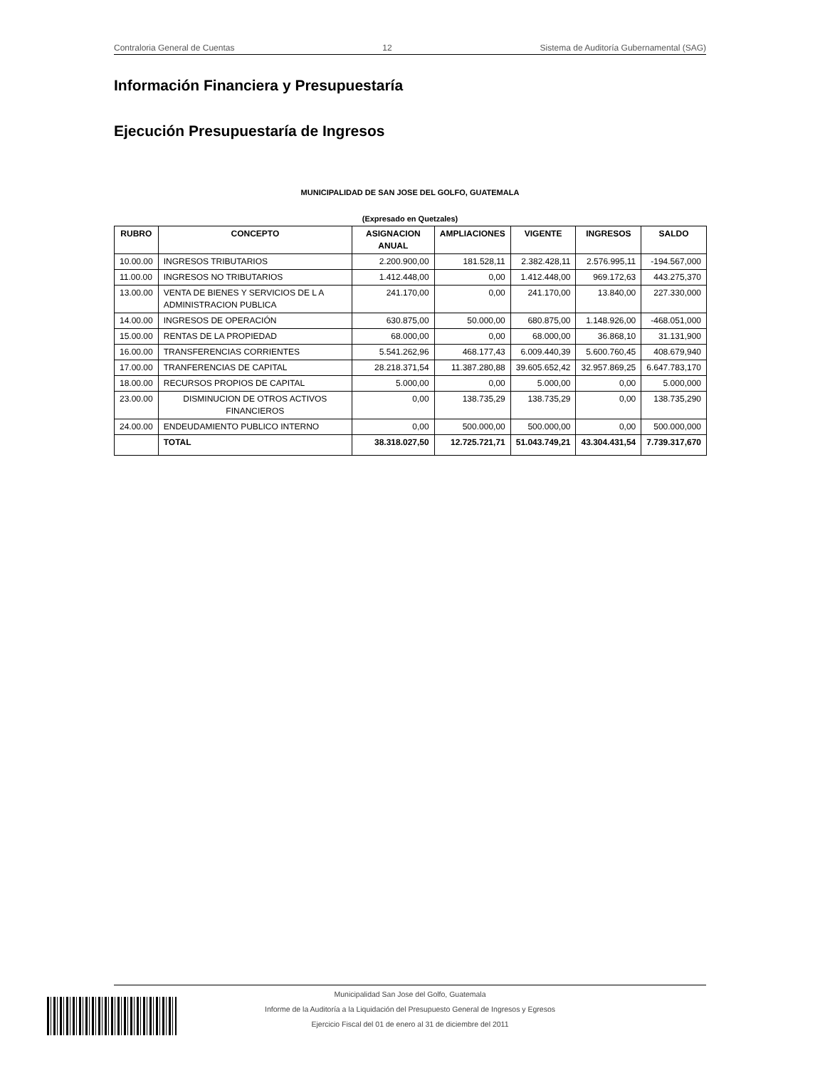Contraloria General de Cuentas 12 Sistema de Auditoría Gubernamental (SAG)
Información Financiera y Presupuestaría
Ejecución Presupuestaría de Ingresos
MUNICIPALIDAD DE SAN JOSE DEL GOLFO, GUATEMALA
(Expresado en Quetzales)
| RUBRO | CONCEPTO | ASIGNACION ANUAL | AMPLIACIONES | VIGENTE | INGRESOS | SALDO |
| --- | --- | --- | --- | --- | --- | --- |
| 10.00.00 | INGRESOS TRIBUTARIOS | 2.200.900,00 | 181.528,11 | 2.382.428,11 | 2.576.995,11 | -194.567,000 |
| 11.00.00 | INGRESOS NO TRIBUTARIOS | 1.412.448,00 | 0,00 | 1.412.448,00 | 969.172,63 | 443.275,370 |
| 13.00.00 | VENTA DE BIENES Y SERVICIOS DE L A ADMINISTRACION PUBLICA | 241.170,00 | 0,00 | 241.170,00 | 13.840,00 | 227.330,000 |
| 14.00.00 | INGRESOS DE OPERACIÓN | 630.875,00 | 50.000,00 | 680.875,00 | 1.148.926,00 | -468.051,000 |
| 15.00.00 | RENTAS DE LA PROPIEDAD | 68.000,00 | 0,00 | 68.000,00 | 36.868,10 | 31.131,900 |
| 16.00.00 | TRANSFERENCIAS CORRIENTES | 5.541.262,96 | 468.177,43 | 6.009.440,39 | 5.600.760,45 | 408.679,940 |
| 17.00.00 | TRANFERENCIAS DE CAPITAL | 28.218.371,54 | 11.387.280,88 | 39.605.652,42 | 32.957.869,25 | 6.647.783,170 |
| 18.00.00 | RECURSOS PROPIOS DE CAPITAL | 5.000,00 | 0,00 | 5.000,00 | 0,00 | 5.000,000 |
| 23.00.00 | DISMINUCION DE OTROS ACTIVOS FINANCIEROS | 0,00 | 138.735,29 | 138.735,29 | 0,00 | 138.735,290 |
| 24.00.00 | ENDEUDAMIENTO PUBLICO INTERNO | 0,00 | 500.000,00 | 500.000,00 | 0,00 | 500.000,000 |
| | TOTAL | 38.318.027,50 | 12.725.721,71 | 51.043.749,21 | 43.304.431,54 | 7.739.317,670 |
Municipalidad San Jose del Golfo, Guatemala
Informe de la Auditoría a la Liquidación del Presupuesto General de Ingresos y Egresos
Ejercicio Fiscal del 01 de enero al 31 de diciembre del 2011